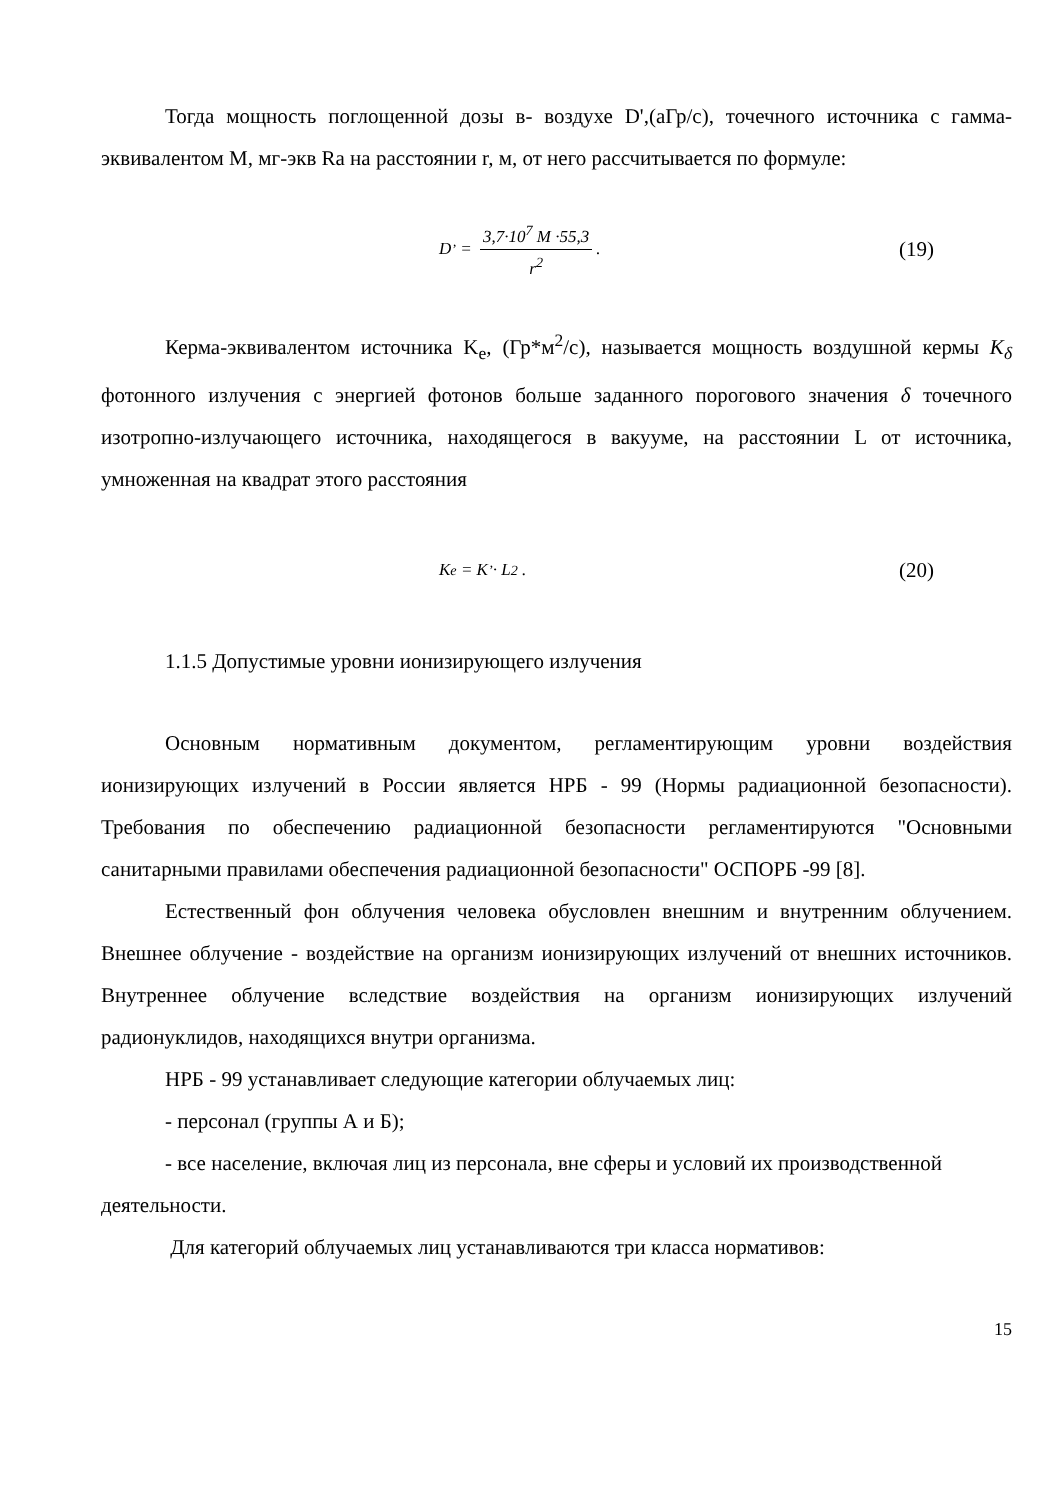Тогда мощность поглощенной дозы в- воздухе D',(аГр/с), точечного источника с гамма-эквивалентом М, мг-экв Ra на расстоянии r, м, от него рассчитывается по формуле:
D<sup>’</sup> = 3,7·10<sup>7</sup> M ·55,3 r<sup>2</sup>.
(19)
Керма-эквивалентом источника K<sub>e</sub>, (Гр*м<sup>2</sup>/с), называется мощность воздушной кермы K<sub>δ</sub> фотонного излучения с энергией фотонов больше заданного порогового значения δ точечного изотропно-излучающего источника, находящегося в вакууме, на расстоянии L от источника, умноженная на квадрат этого расстояния
K<sub>e</sub> = K<sup>’</sup> · L<sup>2</sup> .
(20)
1.1.5 Допустимые уровни ионизирующего излучения
Основным нормативным документом, регламентирующим уровни воздействия ионизирующих излучений в России является НРБ - 99 (Нормы радиационной безопасности). Требования по обеспечению радиационной безопасности регламентируются "Основными санитарными правилами обеспечения радиационной безопасности" ОСПОРБ -99 [8].
Естественный фон облучения человека обусловлен внешним и внутренним облучением. Внешнее облучение - воздействие на организм ионизирующих излучений от внешних источников. Внутреннее облучение вследствие воздействия на организм ионизирующих излучений радионуклидов, находящихся внутри организма.
НРБ - 99 устанавливает следующие категории облучаемых лиц:
- персонал (группы А и Б);
- все население, включая лиц из персонала, вне сферы и условий их производственной деятельности.
Для категорий облучаемых лиц устанавливаются три класса нормативов:
15